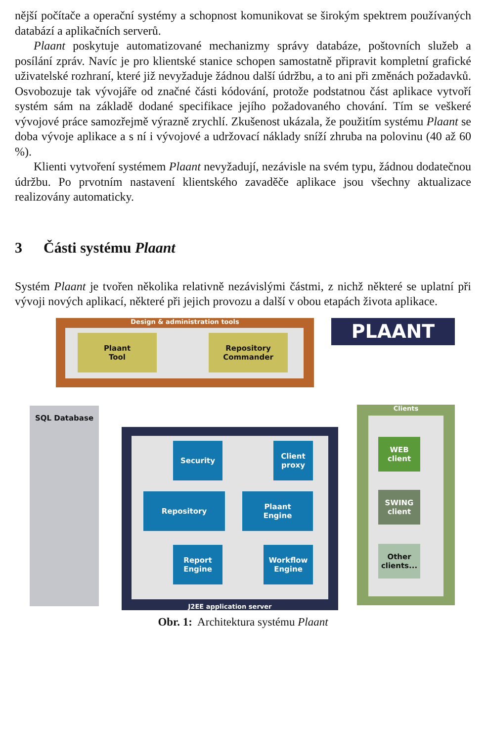nější počítače a operační systémy a schopnost komunikovat se širokým spektrem používaných databází a aplikačních serverů.
Plaant poskytuje automatizované mechanizmy správy databáze, poštovních služeb a posílání zpráv. Navíc je pro klientské stanice schopen samostatně připravit kompletní grafické uživatelské rozhraní, které již nevyžaduje žádnou další údržbu, a to ani při změnách požadavků. Osvobozuje tak vývojáře od značné části kódování, protože podstatnou část aplikace vytvoří systém sám na základě dodané specifikace jejího požadovaného chování. Tím se veškeré vývojové práce samozřejmě výrazně zrychlí. Zkušenost ukázala, že použitím systému Plaant se doba vývoje aplikace a s ní i vývojové a udržovací náklady sníží zhruba na polovinu (40 až 60 %).
Klienti vytvoření systémem Plaant nevyžadují, nezávisle na svém typu, žádnou dodatečnou údržbu. Po prvotním nastavení klientského zavaděče aplikace jsou všechny aktualizace realizovány automaticky.
3 Části systému Plaant
Systém Plaant je tvořen několika relativně nezávislými částmi, z nichž některé se uplatní při vývoji nových aplikací, některé při jejich provozu a další v obou etapách života aplikace.
Design & administration tools
Plaant
Tool
Repository
Commander
PLAANT
SQL Database
J2EE application server
Security
Client
proxy
Repository
Plaant
Engine
Report
Engine
Workflow
Engine
Clients
WEB
client
SWING
client
Other
clients...
Obr. 1: Architektura systému Plaant